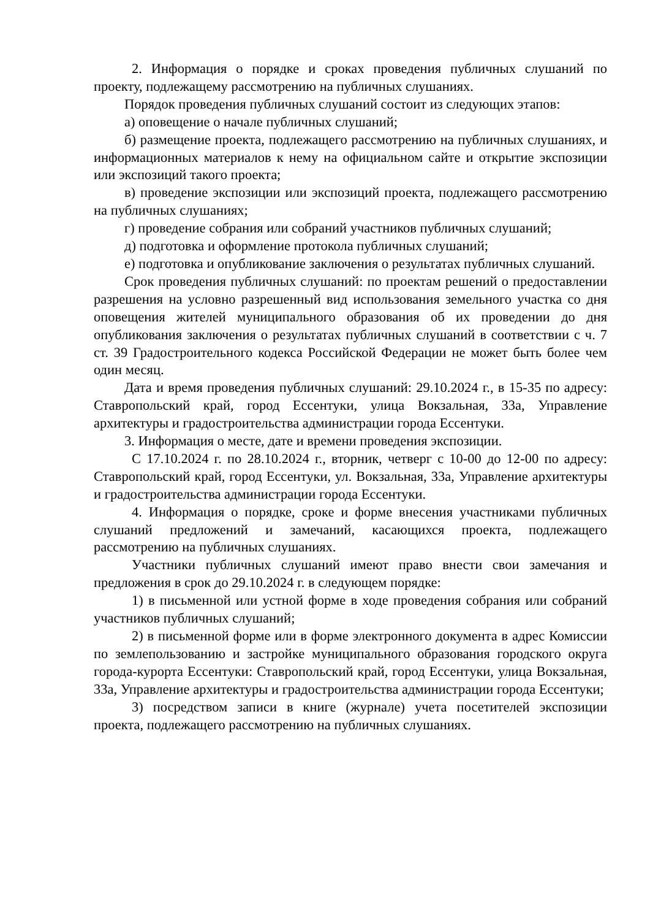2. Информация о порядке и сроках проведения публичных слушаний по проекту, подлежащему рассмотрению на публичных слушаниях.
Порядок проведения публичных слушаний состоит из следующих этапов:
а) оповещение о начале публичных слушаний;
б) размещение проекта, подлежащего рассмотрению на публичных слушаниях, и информационных материалов к нему на официальном сайте и открытие экспозиции или экспозиций такого проекта;
в) проведение экспозиции или экспозиций проекта, подлежащего рассмотрению на публичных слушаниях;
г) проведение собрания или собраний участников публичных слушаний;
д) подготовка и оформление протокола публичных слушаний;
е) подготовка и опубликование заключения о результатах публичных слушаний.
Срок проведения публичных слушаний: по проектам решений о предоставлении разрешения на условно разрешенный вид использования земельного участка со дня оповещения жителей муниципального образования об их проведении до дня опубликования заключения о результатах публичных слушаний в соответствии с ч. 7 ст. 39 Градостроительного кодекса Российской Федерации не может быть более чем один месяц.
Дата и время проведения публичных слушаний: 29.10.2024 г., в 15-35 по адресу: Ставропольский край, город Ессентуки, улица Вокзальная, 33а, Управление архитектуры и градостроительства администрации города Ессентуки.
3. Информация о месте, дате и времени проведения экспозиции.
С 17.10.2024 г. по 28.10.2024 г., вторник, четверг с 10-00 до 12-00 по адресу: Ставропольский край, город Ессентуки, ул. Вокзальная, 33а, Управление архитектуры и градостроительства администрации города Ессентуки.
4. Информация о порядке, сроке и форме внесения участниками публичных слушаний предложений и замечаний, касающихся проекта, подлежащего рассмотрению на публичных слушаниях.
Участники публичных слушаний имеют право внести свои замечания и предложения в срок до 29.10.2024 г. в следующем порядке:
1) в письменной или устной форме в ходе проведения собрания или собраний участников публичных слушаний;
2) в письменной форме или в форме электронного документа в адрес Комиссии по землепользованию и застройке муниципального образования городского округа города-курорта Ессентуки: Ставропольский край, город Ессентуки, улица Вокзальная, 33а, Управление архитектуры и градостроительства администрации города Ессентуки;
3) посредством записи в книге (журнале) учета посетителей экспозиции проекта, подлежащего рассмотрению на публичных слушаниях.